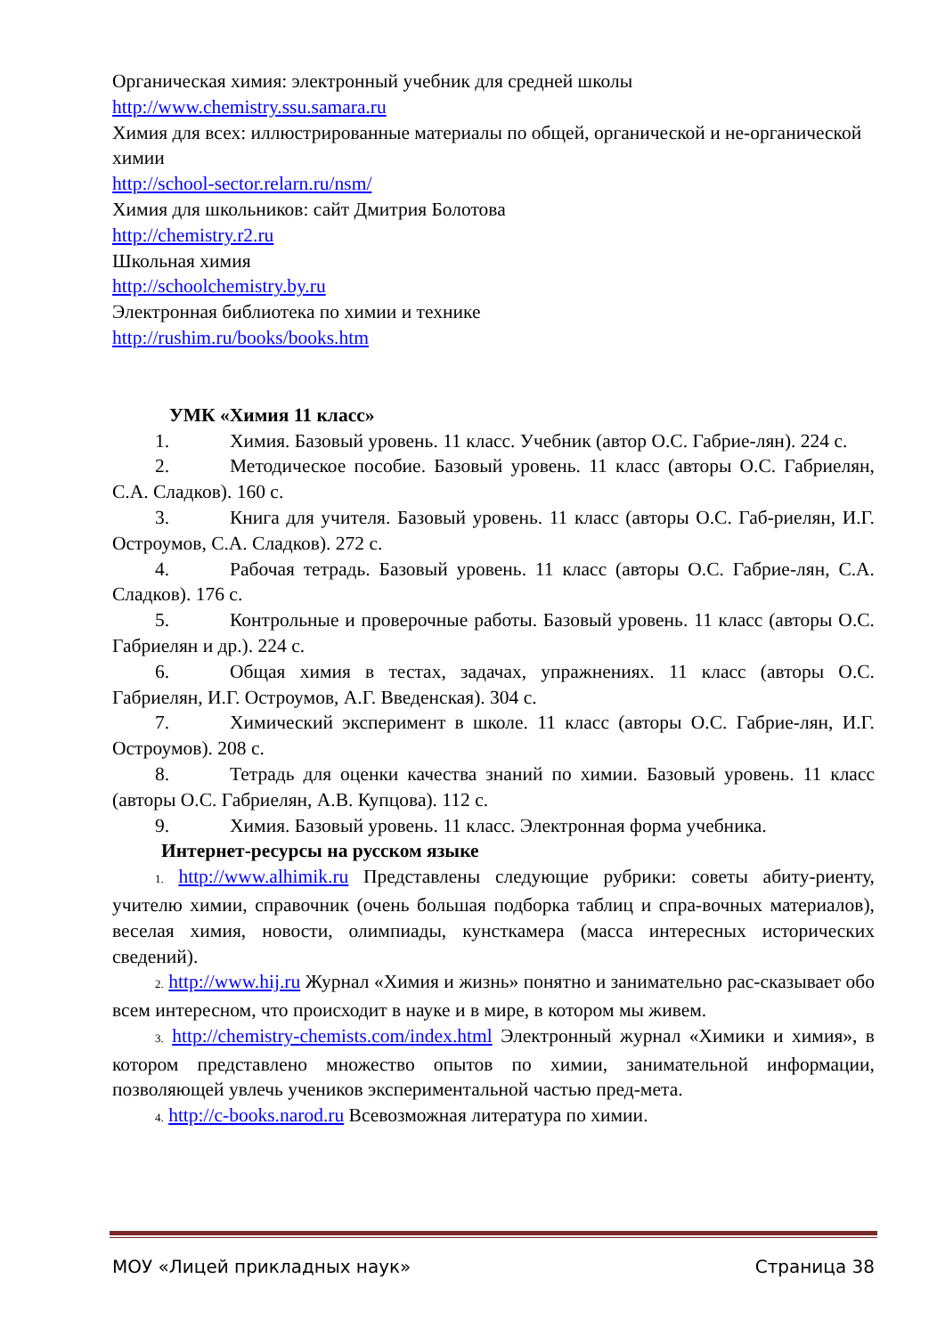Органическая химия: электронный учебник для средней школы
http://www.chemistry.ssu.samara.ru
Химия для всех: иллюстрированные материалы по общей, органической и не-органической химии
http://school-sector.relarn.ru/nsm/
Химия для школьников: сайт Дмитрия Болотова
http://chemistry.r2.ru
Школьная химия
http://schoolchemistry.by.ru
Электронная библиотека по химии и технике
http://rushim.ru/books/books.htm
УМК «Химия 11 класс»
1. Химия. Базовый уровень. 11 класс. Учебник (автор О.С. Габрие-лян). 224 с.
2. Методическое пособие. Базовый уровень. 11 класс (авторы О.С. Габриелян, С.А. Сладков). 160 с.
3. Книга для учителя. Базовый уровень. 11 класс (авторы О.С. Габ-риелян, И.Г. Остроумов, С.А. Сладков). 272 с.
4. Рабочая тетрадь. Базовый уровень. 11 класс (авторы О.С. Габрие-лян, С.А. Сладков). 176 с.
5. Контрольные и проверочные работы. Базовый уровень. 11 класс (авторы О.С. Габриелян и др.). 224 с.
6. Общая химия в тестах, задачах, упражнениях. 11 класс (авторы О.С. Габриелян, И.Г. Остроумов, А.Г. Введенская). 304 с.
7. Химический эксперимент в школе. 11 класс (авторы О.С. Габрие-лян, И.Г. Остроумов). 208 с.
8. Тетрадь для оценки качества знаний по химии. Базовый уровень. 11 класс (авторы О.С. Габриелян, А.В. Купцова). 112 с.
9. Химия. Базовый уровень. 11 класс. Электронная форма учебника.
Интернет-ресурсы на русском языке
1. http://www.alhimik.ru Представлены следующие рубрики: советы абиту-риенту, учителю химии, справочник (очень большая подборка таблиц и спра-вочных материалов), веселая химия, новости, олимпиады, кунсткамера (масса интересных исторических сведений).
2. http://www.hij.ru Журнал «Химия и жизнь» понятно и занимательно рас-сказывает обо всем интересном, что происходит в науке и в мире, в котором мы живем.
3. http://chemistry-chemists.com/index.html Электронный журнал «Химики и химия», в котором представлено множество опытов по химии, занимательной информации, позволяющей увлечь учеников экспериментальной частью пред-мета.
4. http://c-books.narod.ru Всевозможная литература по химии.
МОУ «Лицей прикладных наук» Страница 38